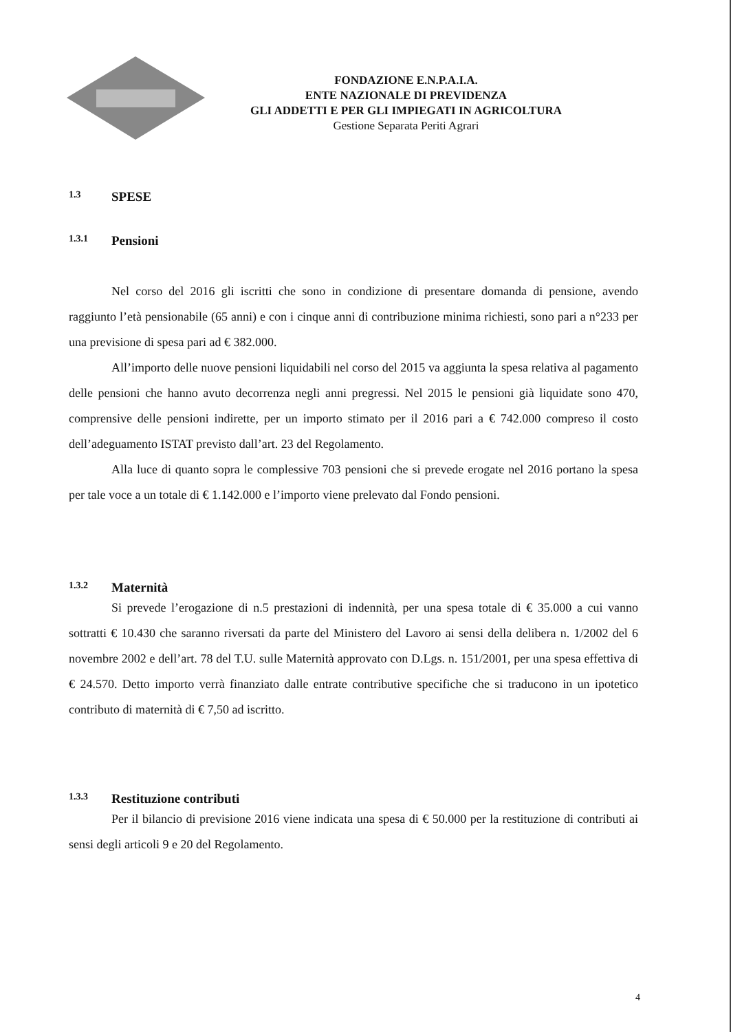FONDAZIONE E.N.P.A.I.A.
ENTE NAZIONALE DI PREVIDENZA
GLI ADDETTI E PER GLI IMPIEGATI IN AGRICOLTURA
Gestione Separata Periti Agrari
1.3 SPESE
1.3.1 Pensioni
Nel corso del 2016 gli iscritti che sono in condizione di presentare domanda di pensione, avendo raggiunto l’età pensionabile (65 anni) e con i cinque anni di contribuzione minima richiesti, sono pari a n°233 per una previsione di spesa pari ad € 382.000.
All’importo delle nuove pensioni liquidabili nel corso del 2015 va aggiunta la spesa relativa al pagamento delle pensioni che hanno avuto decorrenza negli anni pregressi. Nel 2015 le pensioni già liquidate sono 470, comprensive delle pensioni indirette, per un importo stimato per il 2016 pari a € 742.000 compreso il costo dell’adeguamento ISTAT previsto dall’art. 23 del Regolamento.
Alla luce di quanto sopra le complessive 703 pensioni che si prevede erogate nel 2016 portano la spesa per tale voce a un totale di € 1.142.000 e l’importo viene prelevato dal Fondo pensioni.
1.3.2 Maternità
Si prevede l’erogazione di n.5 prestazioni di indennità, per una spesa totale di € 35.000 a cui vanno sottratti € 10.430 che saranno riversati da parte del Ministero del Lavoro ai sensi della delibera n. 1/2002 del 6 novembre 2002 e dell’art. 78 del T.U. sulle Maternità approvato con D.Lgs. n. 151/2001, per una spesa effettiva di € 24.570. Detto importo verrà finanziato dalle entrate contributive specifiche che si traducono in un ipotetico contributo di maternità di € 7,50 ad iscritto.
1.3.3 Restituzione contributi
Per il bilancio di previsione 2016 viene indicata una spesa di € 50.000 per la restituzione di contributi ai sensi degli articoli 9 e 20 del Regolamento.
4